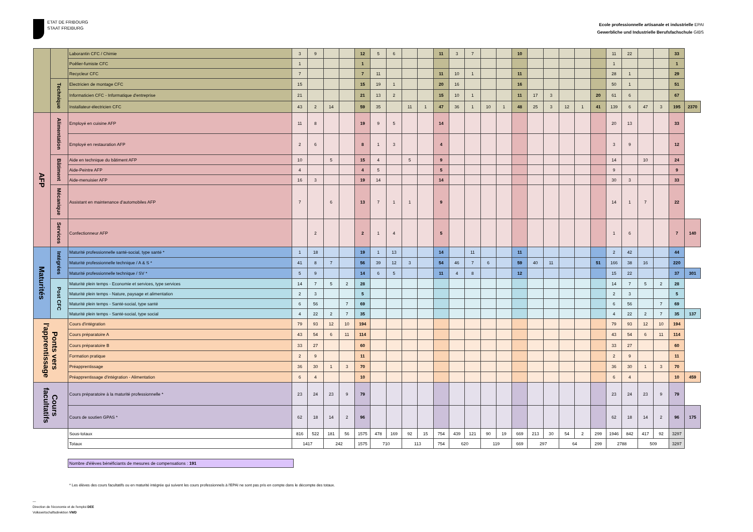ETAT DE FRIBOURG
STAAT FREIBURG
Ecole professionnelle artisanale et industrielle EPAI
Gewerbliche und Industrielle Berufsfachschule GIBS
| | | Laborantin CFC / Chimie | 3 | 9 | | | 12 | 5 | 6 | | | 11 | 3 | 7 | | | 10 | | | | | | 11 | 22 | | | 33 | |
| | | Poêlier-fumiste CFC | 1 | | | | 1 | | | | | | | | | | | | | | | | 1 | | | | 1 | |
| | | Recycleur CFC | 7 | | | | 7 | 11 | | | | 11 | 10 | 1 | | | 11 | | | | | | 28 | 1 | | | 29 | |
| | Technique | Electricien de montage CFC | 15 | | | | 15 | 19 | 1 | | | 20 | 16 | | | | 16 | | | | | | 50 | 1 | | | 51 | |
| | | Informaticien CFC - Informatique d'entreprise | 21 | | | | 21 | 13 | 2 | | | 15 | 10 | 1 | | | 11 | 17 | 3 | | | 20 | 61 | 6 | | | 67 | |
| | | Installateur-électricien CFC | 43 | 2 | 14 | | 59 | 35 | | 11 | 1 | 47 | 36 | 1 | 10 | 1 | 48 | 25 | 3 | 12 | 1 | 41 | 139 | 6 | 47 | 3 | 195 | 2370 |
| AFP | Alimentation | Employé en cuisine AFP | 11 | 8 | | | 19 | 9 | 5 | | | 14 | | | | | | | | | | | 20 | 13 | | | 33 | |
| | | Employé en restauration AFP | 2 | 6 | | | 8 | 1 | 3 | | | 4 | | | | | | | | | | | 3 | 9 | | | 12 | |
| | Bâtiment | Aide en technique du bâtiment AFP | 10 | | 5 | | 15 | 4 | | 5 | | 9 | | | | | | | | | | | 14 | | 10 | | 24 | |
| | | Aide-Peintre AFP | 4 | | | | 4 | 5 | | | | 5 | | | | | | | | | | | 9 | | | | 9 | |
| | | Aide-menuisier AFP | 16 | 3 | | | 19 | 14 | | | | 14 | | | | | | | | | | | 30 | 3 | | | 33 | |
| | Mécanique | Assistant en maintenance d'automobiles AFP | 7 | | 6 | | 13 | 7 | 1 | 1 | | 9 | | | | | | | | | | | 14 | 1 | 7 | | 22 | |
| | Services | Confectionneur AFP | | 2 | | | 2 | 1 | 4 | | | 5 | | | | | | | | | | | 1 | 6 | | | 7 | 140 |
| Maturités | Intégrées | Maturité professionnelle santé-social, type santé * | 1 | 18 | | | 19 | 1 | 13 | | | 14 | | 11 | | | 11 | | | | | | 2 | 42 | | | 44 | |
| | | Maturité professionnelle technique / A & S * | 41 | 8 | 7 | | 56 | 39 | 12 | 3 | | 54 | 46 | 7 | 6 | | 59 | 40 | 11 | | | 51 | 166 | 38 | 16 | | 220 | |
| | | Maturité professionnelle technique / SV * | 5 | 9 | | | 14 | 6 | 5 | | | 11 | 4 | 8 | | | 12 | | | | | | 15 | 22 | | | 37 | 301 |
| | Post CFC | Maturité plein temps - Economie et services, type services | 14 | 7 | 5 | 2 | 28 | | | | | | | | | | | | | | | | 14 | 7 | 5 | 2 | 28 | |
| | | Maturité plein temps - Nature, paysage et alimentation | 2 | 3 | | | 5 | | | | | | | | | | | | | | | | 2 | 3 | | | 5 | |
| | | Maturité plein temps - Santé-social, type santé | 6 | 56 | | 7 | 69 | | | | | | | | | | | | | | | | 6 | 56 | | 7 | 69 | |
| | | Maturité plein temps - Santé-social, type social | 4 | 22 | 2 | 7 | 35 | | | | | | | | | | | | | | | | 4 | 22 | 2 | 7 | 35 | 137 |
| Ponts vers l'apprentissage | | Cours d'intégration | 79 | 93 | 12 | 10 | 194 | | | | | | | | | | | | | | | | 79 | 93 | 12 | 10 | 194 | |
| | | Cours préparatoire A | 43 | 54 | 6 | 11 | 114 | | | | | | | | | | | | | | | | 43 | 54 | 6 | 11 | 114 | |
| | | Cours préparatoire B | 33 | 27 | | | 60 | | | | | | | | | | | | | | | | 33 | 27 | | | 60 | |
| | | Formation pratique | 2 | 9 | | | 11 | | | | | | | | | | | | | | | | 2 | 9 | | | 11 | |
| | | Préapprentissage | 36 | 30 | 1 | 3 | 70 | | | | | | | | | | | | | | | | 36 | 30 | 1 | 3 | 70 | |
| | | Préapprentissage d'intégration - Alimentation | 6 | 4 | | | 10 | | | | | | | | | | | | | | | | 6 | 4 | | | 10 | 459 |
| Cours facultatifs | | Cours préparatoire à la maturité professionnelle * | 23 | 24 | 23 | 9 | 79 | | | | | | | | | | | | | | | | 23 | 24 | 23 | 9 | 79 | |
| | | Cours de soutien GPAS * | 62 | 18 | 14 | 2 | 96 | | | | | | | | | | | | | | | | 62 | 18 | 14 | 2 | 96 | 175 |
| | | Sous-totaux | 816 | 522 | 181 | 56 | 1575 | 478 | 169 | 92 | 15 | 754 | 439 | 121 | 90 | 19 | 669 | 213 | 30 | 54 | 2 | 299 | 1946 | 842 | 417 | 92 | 3297 | |
| | | Totaux | 1417 | | 242 | | 1575 | 710 | | 113 | | 754 | 620 | | 119 | | 669 | 297 | | 64 | | 299 | 2788 | | 509 | | 3297 | |
Nombre d'élèves bénéficiants de mesures de compensations : 191
* Les élèves des cours facultatifs ou en maturité intégrée qui suivent les cours professionnels à l'EPAI ne sont pas pris en compte dans le décompte des totaux.
—
Direction de l'économie et de l'emploi DEE
Volkswirtschaftsdirektion VWD